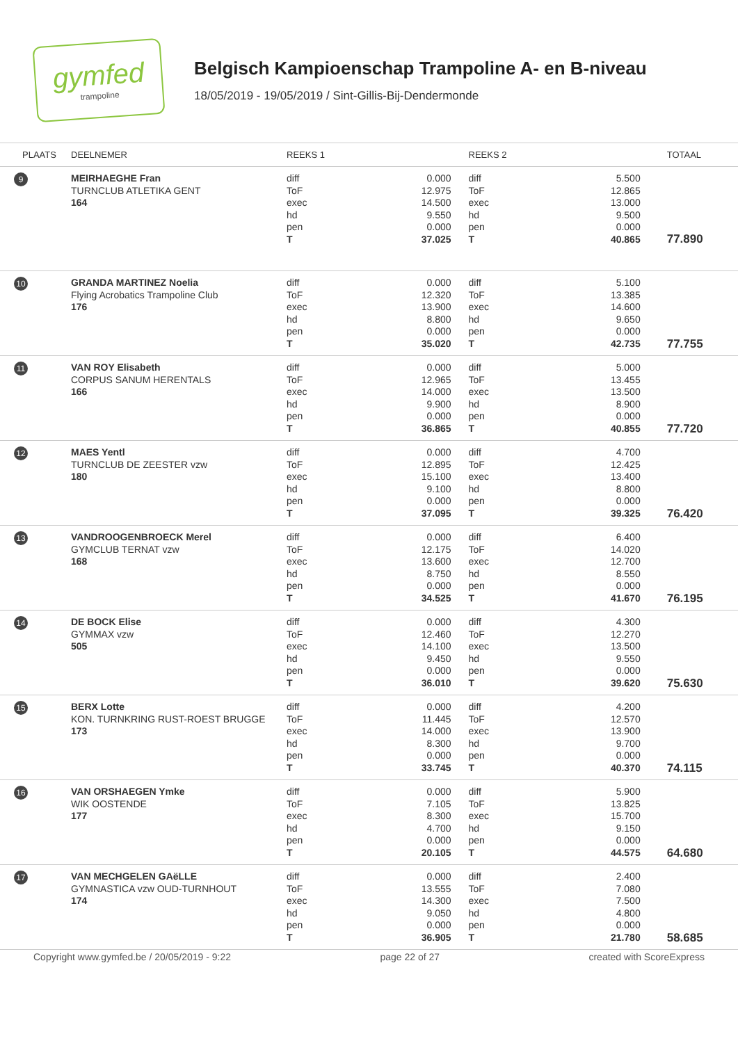gymfed
trampoline
Belgisch Kampioenschap Trampoline A- en B-niveau
18/05/2019 - 19/05/2019 / Sint-Gillis-Bij-Dendermonde
| PLAATS | DEELNEMER | REEKS 1 | | REEKS 2 | | TOTAAL |
| --- | --- | --- | --- | --- | --- | --- |
| 9 | MEIRHAEGHE Fran TURNCLUB ATLETIKA GENT 164 | diff ToF exec hd pen T | 0.000 12.975 14.500 9.550 0.000 37.025 | diff ToF exec hd pen T | 5.500 12.865 13.000 9.500 0.000 40.865 | 77.890 |
| 10 | GRANDA MARTINEZ Noelia Flying Acrobatics Trampoline Club 176 | diff ToF exec hd pen T | 0.000 12.320 13.900 8.800 0.000 35.020 | diff ToF exec hd pen T | 5.100 13.385 14.600 9.650 0.000 42.735 | 77.755 |
| 11 | VAN ROY Elisabeth CORPUS SANUM HERENTALS 166 | diff ToF exec hd pen T | 0.000 12.965 14.000 9.900 0.000 36.865 | diff ToF exec hd pen T | 5.000 13.455 13.500 8.900 0.000 40.855 | 77.720 |
| 12 | MAES Yentl TURNCLUB DE ZEESTER vzw 180 | diff ToF exec hd pen T | 0.000 12.895 15.100 9.100 0.000 37.095 | diff ToF exec hd pen T | 4.700 12.425 13.400 8.800 0.000 39.325 | 76.420 |
| 13 | VANDROOGENBROECK Merel GYMCLUB TERNAT vzw 168 | diff ToF exec hd pen T | 0.000 12.175 13.600 8.750 0.000 34.525 | diff ToF exec hd pen T | 6.400 14.020 12.700 8.550 0.000 41.670 | 76.195 |
| 14 | DE BOCK Elise GYMMAX vzw 505 | diff ToF exec hd pen T | 0.000 12.460 14.100 9.450 0.000 36.010 | diff ToF exec hd pen T | 4.300 12.270 13.500 9.550 0.000 39.620 | 75.630 |
| 15 | BERX Lotte KON. TURNKRING RUST-ROEST BRUGGE 173 | diff ToF exec hd pen T | 0.000 11.445 14.000 8.300 0.000 33.745 | diff ToF exec hd pen T | 4.200 12.570 13.900 9.700 0.000 40.370 | 74.115 |
| 16 | VAN ORSHAEGEN Ymke WIK OOSTENDE 177 | diff ToF exec hd pen T | 0.000 7.105 8.300 4.700 0.000 20.105 | diff ToF exec hd pen T | 5.900 13.825 15.700 9.150 0.000 44.575 | 64.680 |
| 17 | VAN MECHGELEN GAëLLE GYMNASTICA vzw OUD-TURNHOUT 174 | diff ToF exec hd pen T | 0.000 13.555 14.300 9.050 0.000 36.905 | diff ToF exec hd pen T | 2.400 7.080 7.500 4.800 0.000 21.780 | 58.685 |
Copyright www.gymfed.be / 20/05/2019 - 9:22 page 22 of 27 created with ScoreExpress